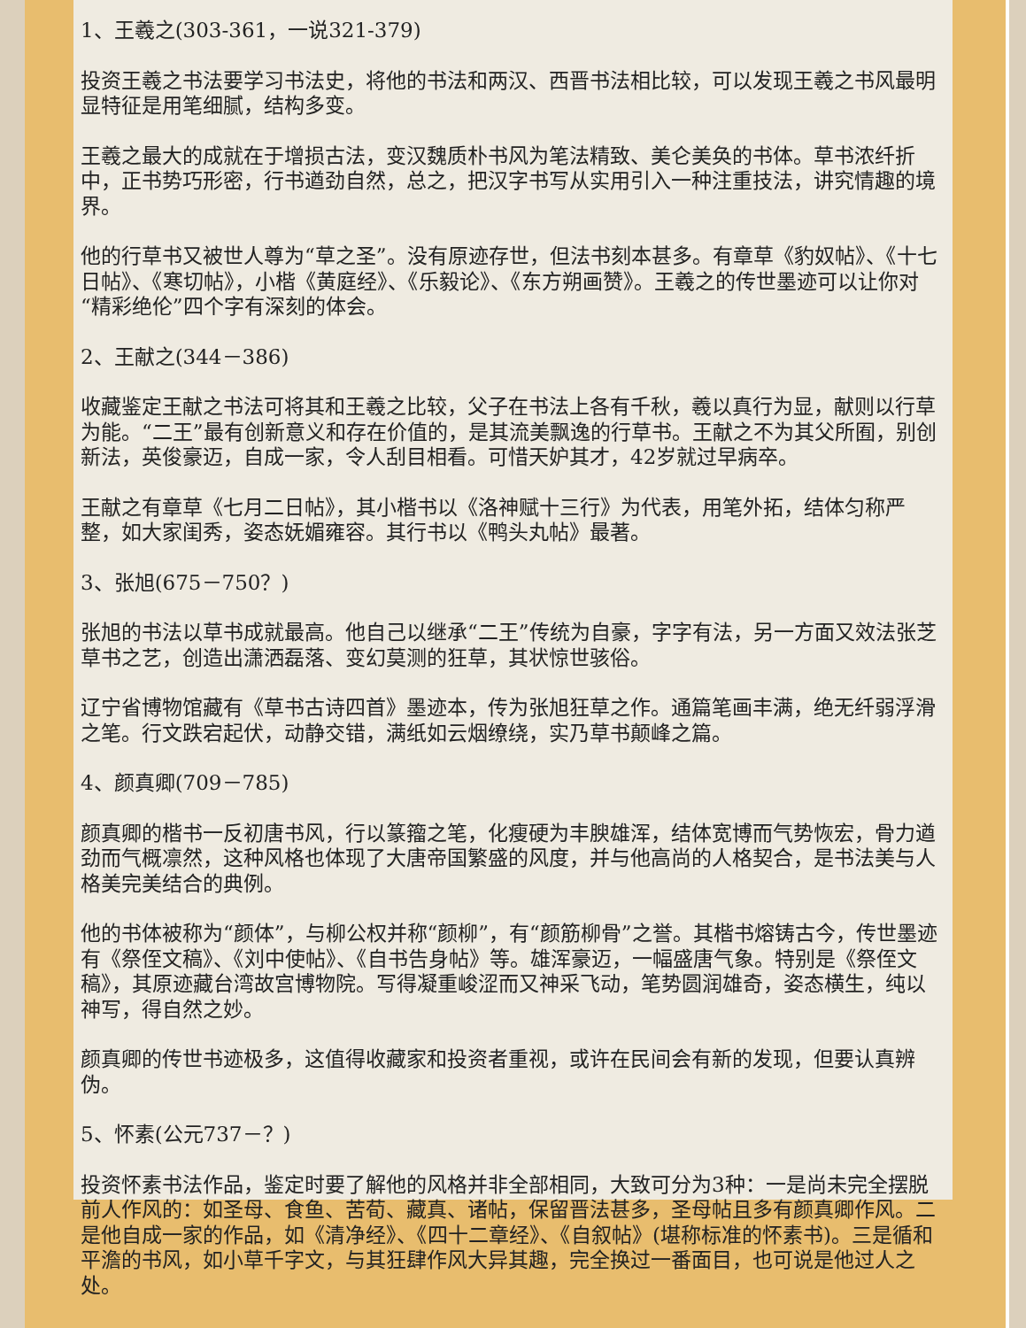1、王羲之(303-361，一说321-379)
投资王羲之书法要学习书法史，将他的书法和两汉、西晋书法相比较，可以发现王羲之书风最明显特征是用笔细腻，结构多变。
王羲之最大的成就在于增损古法，变汉魏质朴书风为笔法精致、美仑美奂的书体。草书浓纤折中，正书势巧形密，行书遒劲自然，总之，把汉字书写从实用引入一种注重技法，讲究情趣的境界。
他的行草书又被世人尊为“草之圣”。没有原迹存世，但法书刻本甚多。有章草《豹奴帖》、《十七日帖》、《寒切帖》，小楷《黄庭经》、《乐毅论》、《东方朔画赞》。王羲之的传世墨迹可以让你对“精彩绝伦”四个字有深刻的体会。
2、王献之(344－386)
收藏鉴定王献之书法可将其和王羲之比较，父子在书法上各有千秋，羲以真行为显，献则以行草为能。“二王”最有创新意义和存在价值的，是其流美飘逸的行草书。王献之不为其父所囿，别创新法，英俊豪迈，自成一家，令人刮目相看。可惜天妒其才，42岁就过早病卒。
王献之有章草《七月二日帖》，其小楷书以《洛神赋十三行》为代表，用笔外拓，结体匀称严整，如大家闺秀，姿态妩媚雍容。其行书以《鸭头丸帖》最著。
3、张旭(675－750？)
张旭的书法以草书成就最高。他自己以继承“二王”传统为自豪，字字有法，另一方面又效法张芝草书之艺，创造出潇洒磊落、变幻莫测的狂草，其状惊世骇俗。
辽宁省博物馆藏有《草书古诗四首》墨迹本，传为张旭狂草之作。通篇笔画丰满，绝无纤弱浮滑之笔。行文跌宕起伏，动静交错，满纸如云烟缭绕，实乃草书颠峰之篇。
4、颜真卿(709－785)
颜真卿的楷书一反初唐书风，行以篆籀之笔，化瘦硬为丰腴雄浑，结体宽博而气势恢宏，骨力遒劲而气概凛然，这种风格也体现了大唐帝国繁盛的风度，并与他高尚的人格契合，是书法美与人格美完美结合的典例。
他的书体被称为“颜体”，与柳公权并称“颜柳”，有“颜筋柳骨”之誉。其楷书熔铸古今，传世墨迹有《祭侄文稿》、《刘中使帖》、《自书告身帖》等。雄浑豪迈，一幅盛唐气象。特别是《祭侄文稿》，其原迹藏台湾故宫博物院。写得凝重峻涩而又神采飞动，笔势圆润雄奇，姿态横生，纯以神写，得自然之妙。
颜真卿的传世书迹极多，这值得收藏家和投资者重视，或许在民间会有新的发现，但要认真辨伪。
5、怀素(公元737－？)
投资怀素书法作品，鉴定时要了解他的风格并非全部相同，大致可分为3种：一是尚未完全摆脱前人作风的：如圣母、食鱼、苦荀、藏真、诸帖，保留晋法甚多，圣母帖且多有颜真卿作风。二是他自成一家的作品，如《清净经》、《四十二章经》、《自叙帖》(堪称标准的怀素书)。三是循和平澹的书风，如小草千字文，与其狂肆作风大异其趣，完全换过一番面目，也可说是他过人之处。